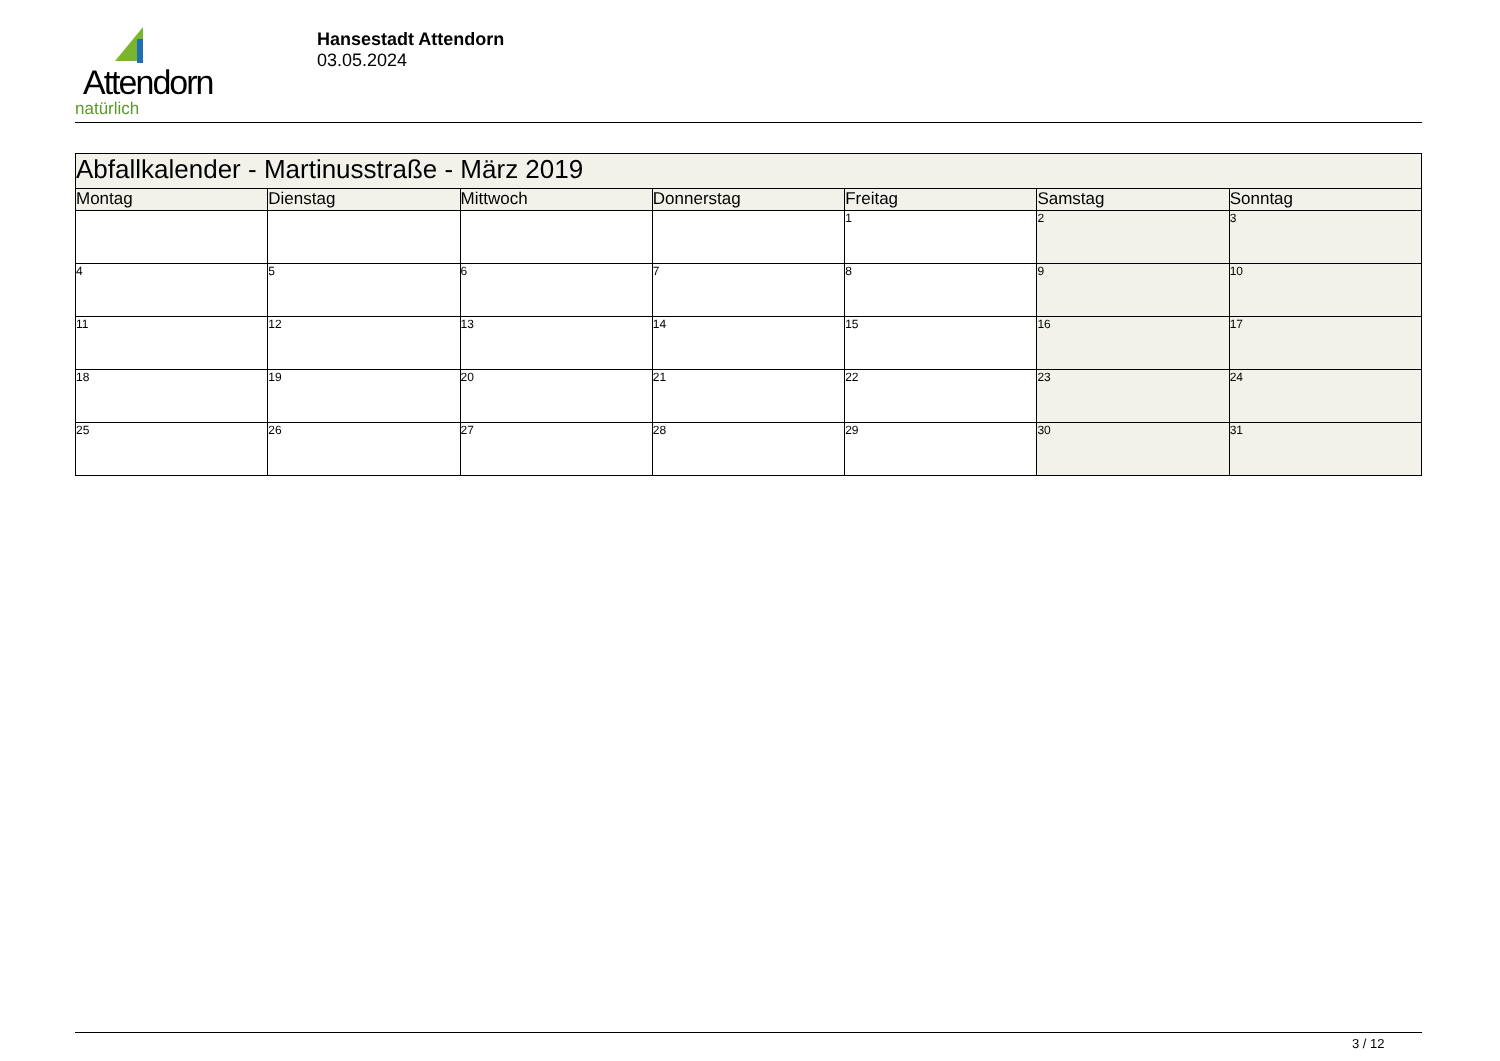Attendorn
natürlich
Hansestadt Attendorn
03.05.2024
| Abfallkalender - Martinusstraße - März 2019 | | | | | | |
| Montag | Dienstag | Mittwoch | Donnerstag | Freitag | Samstag | Sonntag |
| | | | | 1 | 2 | 3 |
| 4 | 5 | 6 | 7 | 8 | 9 | 10 |
| 11 | 12 | 13 | 14 | 15 | 16 | 17 |
| 18 | 19 | 20 | 21 | 22 | 23 | 24 |
| 25 | 26 | 27 | 28 | 29 | 30 | 31 |
3 / 12